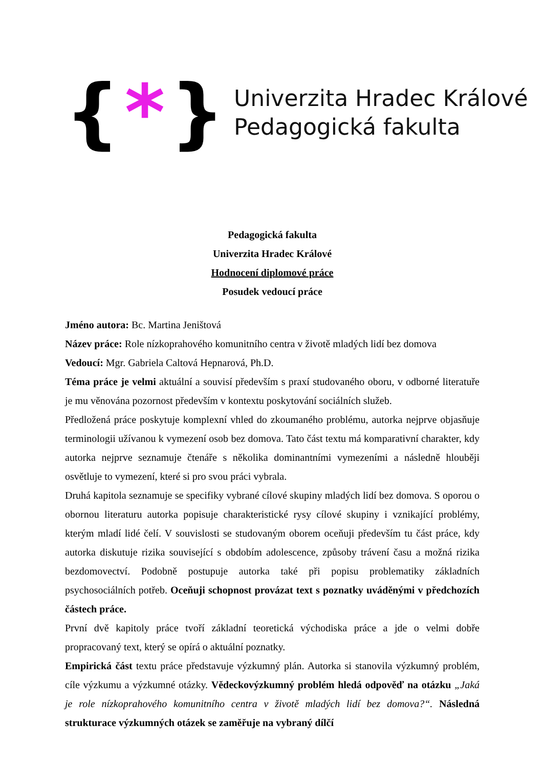{ * }
Univerzita Hradec Králové
Pedagogická fakulta
Pedagogická fakulta
Univerzita Hradec Králové
Hodnocení diplomové práce
Posudek vedoucí práce
Jméno autora: Bc. Martina Jeništová
Název práce: Role nízkoprahového komunitního centra v životě mladých lidí bez domova
Vedoucí: Mgr. Gabriela Caltová Hepnarová, Ph.D.
Téma práce je velmi aktuální a souvisí především s praxí studovaného oboru, v odborné literatuře je mu věnována pozornost především v kontextu poskytování sociálních služeb.
Předložená práce poskytuje komplexní vhled do zkoumaného problému, autorka nejprve objasňuje terminologii užívanou k vymezení osob bez domova. Tato část textu má komparativní charakter, kdy autorka nejprve seznamuje čtenáře s několika dominantními vymezeními a následně hlouběji osvětluje to vymezení, které si pro svou práci vybrala.
Druhá kapitola seznamuje se specifiky vybrané cílové skupiny mladých lidí bez domova. S oporou o obornou literaturu autorka popisuje charakteristické rysy cílové skupiny i vznikající problémy, kterým mladí lidé čelí. V souvislosti se studovaným oborem oceňuji především tu část práce, kdy autorka diskutuje rizika související s obdobím adolescence, způsoby trávení času a možná rizika bezdomovectví. Podobně postupuje autorka také při popisu problematiky základních psychosociálních potřeb. Oceňuji schopnost provázat text s poznatky uváděnými v předchozích částech práce.
První dvě kapitoly práce tvoří základní teoretická východiska práce a jde o velmi dobře propracovaný text, který se opírá o aktuální poznatky.
Empirická část textu práce představuje výzkumný plán. Autorka si stanovila výzkumný problém, cíle výzkumu a výzkumné otázky. Vědeckovýzkumný problém hledá odpověď na otázku „Jaká je role nízkoprahového komunitního centra v životě mladých lidí bez domova?“. Následná strukturace výzkumných otázek se zaměřuje na vybraný dílčí